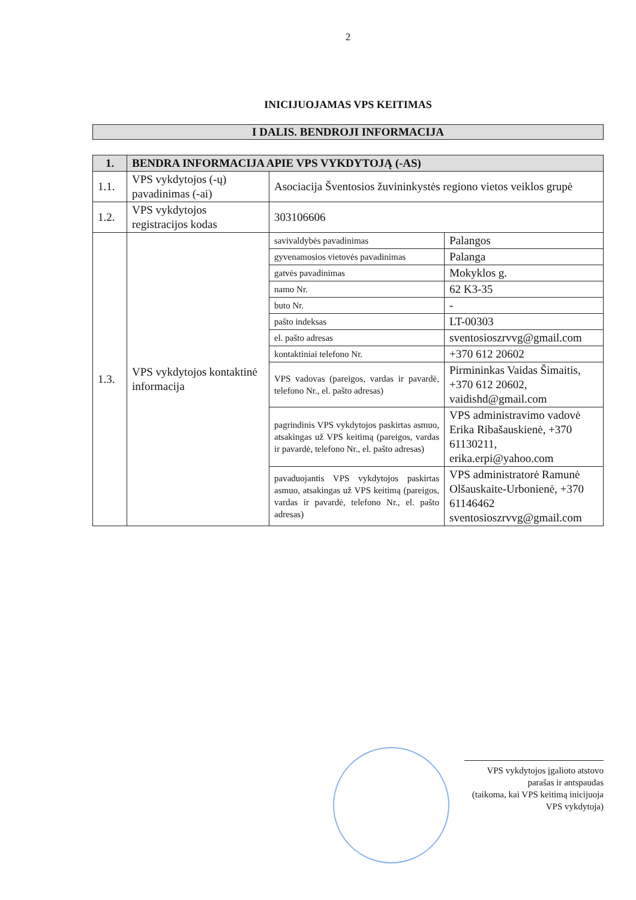2
INICIJUOJAMAS VPS KEITIMAS
I DALIS. BENDROJI INFORMACIJA
| 1. | BENDRA INFORMACIJA APIE VPS VYKDYTOJĄ (-AS) | | |
| 1.1. | VPS vykdytojos (-ų) pavadinimas (-ai) | Asociacija Šventosios žuvininkystės regiono vietos veiklos grupė | |
| 1.2. | VPS vykdytojos registracijos kodas | 303106606 | |
| 1.3. | VPS vykdytojos kontaktinė informacija | savivaldybės pavadinimas | Palangos |
| | | gyvenamosios vietovės pavadinimas | Palanga |
| | | gatvės pavadinimas | Mokyklos g. |
| | | namo Nr. | 62 K3-35 |
| | | buto Nr. | - |
| | | pašto indeksas | LT-00303 |
| | | el. pašto adresas | sventosioszrvvg@gmail.com |
| | | kontaktiniai telefono Nr. | +370 612 20602 |
| | | VPS vadovas (pareigos, vardas ir pavardė, telefono Nr., el. pašto adresas) | Pirmininkas Vaidas Šimaitis, +370 612 20602, vaidishd@gmail.com |
| | | pagrindinis VPS vykdytojos paskirtas asmuo, atsakingas už VPS keitimą (pareigos, vardas ir pavardė, telefono Nr., el. pašto adresas) | VPS administravimo vadovė Erika Ribašauskienė, +370 61130211, erika.erpi@yahoo.com |
| | | pavaduojantis VPS vykdytojos paskirtas asmuo, atsakingas už VPS keitimą (pareigos, vardas ir pavardė, telefono Nr., el. pašto adresas) | VPS administratorė Ramunė Olšauskaite-Urbonienė, +370 61146462 sventosioszrvvg@gmail.com |
VPS vykdytojos įgalioto atstovo
parašas ir antspaudas
(taikoma, kai VPS keitimą inicijuoja VPS vykdytoja)